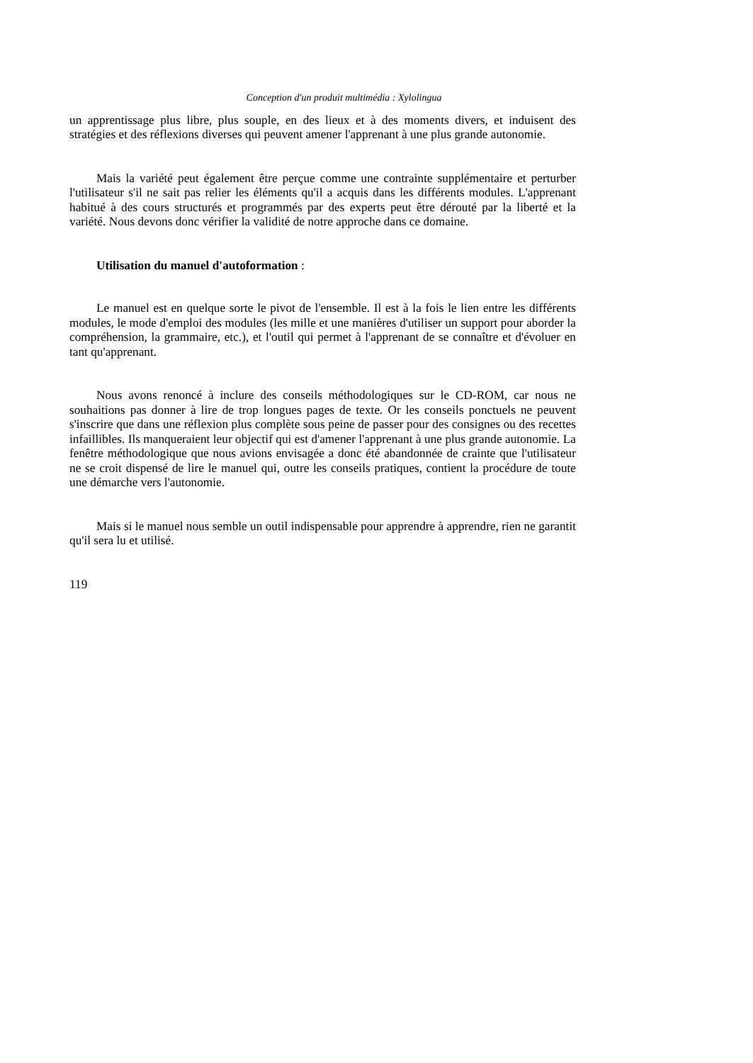Conception d'un produit multimédia : Xylolingua
un apprentissage plus libre, plus souple, en des lieux et à des moments divers, et induisent des stratégies et des réflexions diverses qui peuvent amener l'apprenant à une plus grande autonomie.
Mais la variété peut également être perçue comme une contrainte supplémentaire et perturber l'utilisateur s'il ne sait pas relier les éléments qu'il a acquis dans les différents modules. L'apprenant habitué à des cours structurés et programmés par des experts peut être dérouté par la liberté et la variété. Nous devons donc vérifier la validité de notre approche dans ce domaine.
Utilisation du manuel d'autoformation :
Le manuel est en quelque sorte le pivot de l'ensemble. Il est à la fois le lien entre les différents modules, le mode d'emploi des modules (les mille et une manières d'utiliser un support pour aborder la compréhension, la grammaire, etc.), et l'outil qui permet à l'apprenant de se connaître et d'évoluer en tant qu'apprenant.
Nous avons renoncé à inclure des conseils méthodologiques sur le CD-ROM, car nous ne souhaitions pas donner à lire de trop longues pages de texte. Or les conseils ponctuels ne peuvent s'inscrire que dans une réflexion plus complète sous peine de passer pour des consignes ou des recettes infaillibles. Ils manqueraient leur objectif qui est d'amener l'apprenant à une plus grande autonomie. La fenêtre méthodologique que nous avions envisagée a donc été abandonnée de crainte que l'utilisateur ne se croit dispensé de lire le manuel qui, outre les conseils pratiques, contient la procédure de toute une démarche vers l'autonomie.
Mais si le manuel nous semble un outil indispensable pour apprendre à apprendre, rien ne garantit qu'il sera lu et utilisé.
119